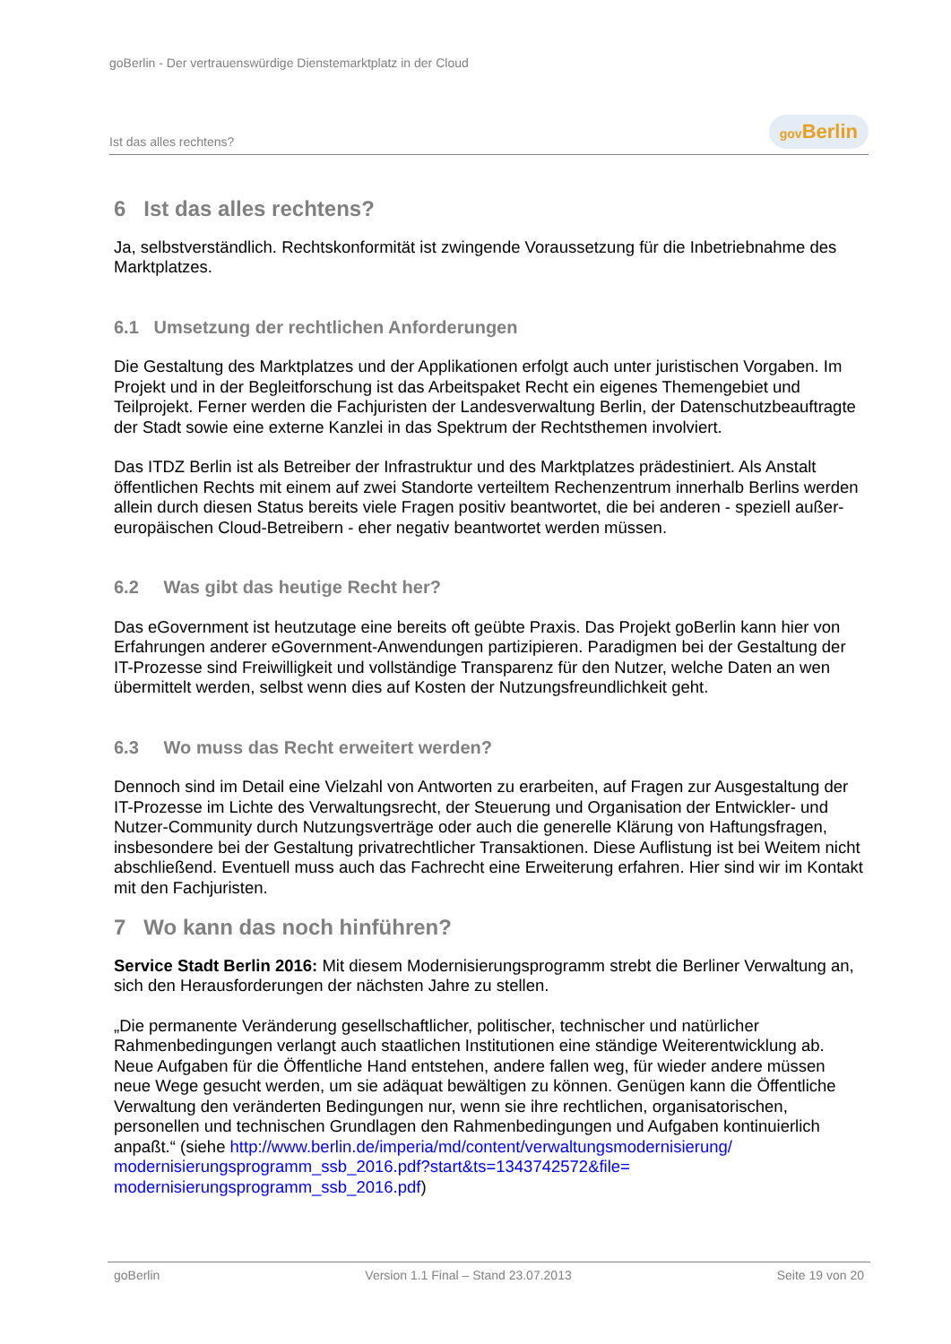goBerlin - Der vertrauenswürdige Dienstemarktplatz in der Cloud
Ist das alles rechtens? gov Berlin
6 Ist das alles rechtens?
Ja, selbstverständlich. Rechtskonformität ist zwingende Voraussetzung für die Inbetriebnahme des Marktplatzes.
6.1 Umsetzung der rechtlichen Anforderungen
Die Gestaltung des Marktplatzes und der Applikationen erfolgt auch unter juristischen Vorgaben. Im Projekt und in der Begleitforschung ist das Arbeitspaket Recht ein eigenes Themengebiet und Teilprojekt. Ferner werden die Fachjuristen der Landesverwaltung Berlin, der Datenschutzbeauftragte der Stadt sowie eine externe Kanzlei in das Spektrum der Rechtsthemen involviert.
Das ITDZ Berlin ist als Betreiber der Infrastruktur und des Marktplatzes prädestiniert. Als Anstalt öffentlichen Rechts mit einem auf zwei Standorte verteiltem Rechenzentrum innerhalb Berlins werden allein durch diesen Status bereits viele Fragen positiv beantwortet, die bei anderen - speziell außer-europäischen Cloud-Betreibern - eher negativ beantwortet werden müssen.
6.2 Was gibt das heutige Recht her?
Das eGovernment ist heutzutage eine bereits oft geübte Praxis. Das Projekt goBerlin kann hier von Erfahrungen anderer eGovernment-Anwendungen partizipieren. Paradigmen bei der Gestaltung der IT-Prozesse sind Freiwilligkeit und vollständige Transparenz für den Nutzer, welche Daten an wen übermittelt werden, selbst wenn dies auf Kosten der Nutzungsfreundlichkeit geht.
6.3 Wo muss das Recht erweitert werden?
Dennoch sind im Detail eine Vielzahl von Antworten zu erarbeiten, auf Fragen zur Ausgestaltung der IT-Prozesse im Lichte des Verwaltungsrecht, der Steuerung und Organisation der Entwickler- und Nutzer-Community durch Nutzungsverträge oder auch die generelle Klärung von Haftungsfragen, insbesondere bei der Gestaltung privatrechtlicher Transaktionen. Diese Auflistung ist bei Weitem nicht abschließend. Eventuell muss auch das Fachrecht eine Erweiterung erfahren. Hier sind wir im Kontakt mit den Fachjuristen.
7 Wo kann das noch hinführen?
Service Stadt Berlin 2016: Mit diesem Modernisierungsprogramm strebt die Berliner Verwaltung an, sich den Herausforderungen der nächsten Jahre zu stellen.
„Die permanente Veränderung gesellschaftlicher, politischer, technischer und natürlicher Rahmenbedingungen verlangt auch staatlichen Institutionen eine ständige Weiterentwicklung ab. Neue Aufgaben für die Öffentliche Hand entstehen, andere fallen weg, für wieder andere müssen neue Wege gesucht werden, um sie adäquat bewältigen zu können. Genügen kann die Öffentliche Verwaltung den veränderten Bedingungen nur, wenn sie ihre rechtlichen, organisatorischen, personellen und technischen Grundlagen den Rahmenbedingungen und Aufgaben kontinuierlich anpaßt.“ (siehe http://www.berlin.de/imperia/md/content/verwaltungsmodernisierung/ modernisierungsprogramm_ssb_2016.pdf?start&ts=1343742572&file= modernisierungsprogramm_ssb_2016.pdf)
goBerlin Version 1.1 Final – Stand 23.07.2013 Seite 19 von 20